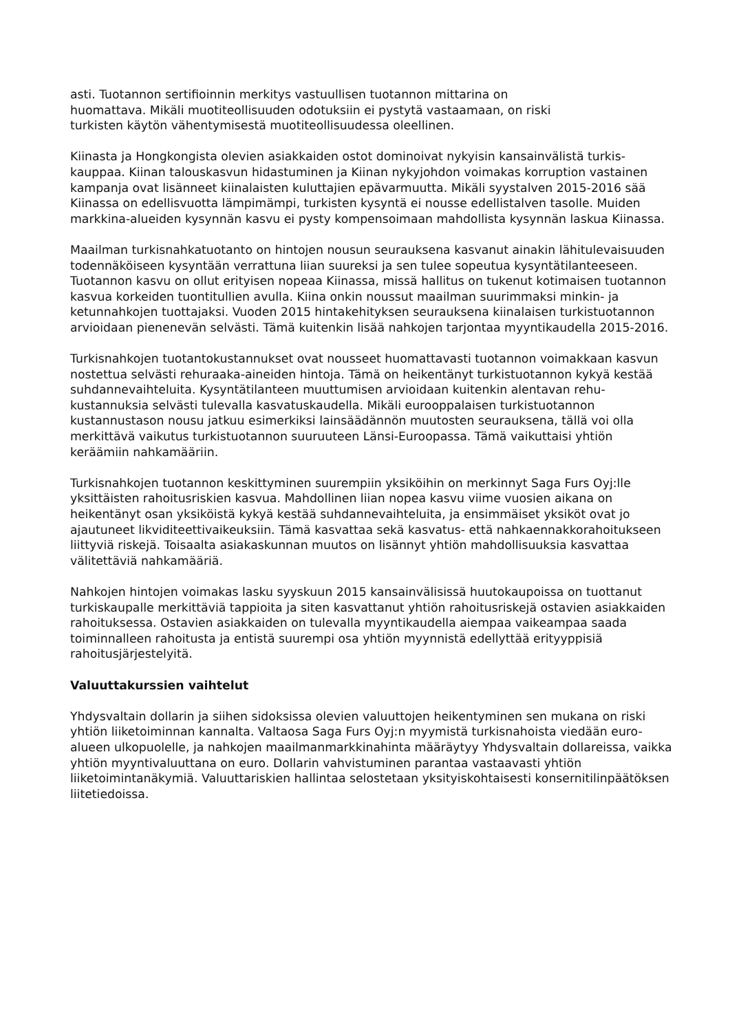asti. Tuotannon sertifioinnin merkitys vastuullisen tuotannon mittarina on
huomattava. Mikäli muotiteollisuuden odotuksiin ei pystytä vastaamaan, on riski
turkisten käytön vähentymisestä muotiteollisuudessa oleellinen.
Kiinasta ja Hongkongista olevien asiakkaiden ostot dominoivat nykyisin kansainvälistä turkis-kauppaa. Kiinan talouskasvun hidastuminen ja Kiinan nykyjohdon voimakas korruption vastainen kampanja ovat lisänneet kiinalaisten kuluttajien epävarmuutta. Mikäli syystalven 2015-2016 sää Kiinassa on edellisvuotta lämpimämpi, turkisten kysyntä ei nousse edellistalven tasolle. Muiden markkina-alueiden kysynnän kasvu ei pysty kompensoimaan mahdollista kysynnän laskua Kiinassa.
Maailman turkisnahkatuotanto on hintojen nousun seurauksena kasvanut ainakin lähitulevaisuuden todennäköiseen kysyntään verrattuna liian suureksi ja sen tulee sopeutua kysyntätilanteeseen. Tuotannon kasvu on ollut erityisen nopeaa Kiinassa, missä hallitus on tukenut kotimaisen tuotannon kasvua korkeiden tuontitullien avulla. Kiina onkin noussut maailman suurimmaksi minkin- ja ketunnahkojen tuottajaksi. Vuoden 2015 hintakehityksen seurauksena kiinalaisen turkistuotannon arvioidaan pienenevän selvästi. Tämä kuitenkin lisää nahkojen tarjontaa myyntikaudella 2015-2016.
Turkisnahkojen tuotantokustannukset ovat nousseet huomattavasti tuotannon voimakkaan kasvun nostettua selvästi rehuraaka-aineiden hintoja. Tämä on heikentänyt turkistuotannon kykyä kestää suhdannevaihteluita. Kysyntätilanteen muuttumisen arvioidaan kuitenkin alentavan rehu-kustannuksia selvästi tulevalla kasvatuskaudella. Mikäli eurooppalaisen turkistuotannon kustannustason nousu jatkuu esimerkiksi lainsäädännön muutosten seurauksena, tällä voi olla merkittävä vaikutus turkistuotannon suuruuteen Länsi-Euroopassa. Tämä vaikuttaisi yhtiön keräämiin nahkamääriin.
Turkisnahkojen tuotannon keskittyminen suurempiin yksiköihin on merkinnyt Saga Furs Oyj:lle yksittäisten rahoitusriskien kasvua. Mahdollinen liian nopea kasvu viime vuosien aikana on heikentänyt osan yksiköistä kykyä kestää suhdannevaihteluita, ja ensimmäiset yksiköt ovat jo ajautuneet likviditeettivaikeuksiin. Tämä kasvattaa sekä kasvatus- että nahkaennakkorahoitukseen liittyviä riskejä. Toisaalta asiakaskunnan muutos on lisännyt yhtiön mahdollisuuksia kasvattaa välitettäviä nahkamääriä.
Nahkojen hintojen voimakas lasku syyskuun 2015 kansainvälisissä huutokaupoissa on tuottanut turkiskaupalle merkittäviä tappioita ja siten kasvattanut yhtiön rahoitusriskejä ostavien asiakkaiden rahoituksessa. Ostavien asiakkaiden on tulevalla myyntikaudella aiempaa vaikeampaa saada toiminnalleen rahoitusta ja entistä suurempi osa yhtiön myynnistä edellyttää erityyppisiä rahoitusjärjestelyitä.
Valuuttakurssien vaihtelut
Yhdysvaltain dollarin ja siihen sidoksissa olevien valuuttojen heikentyminen sen mukana on riski yhtiön liiketoiminnan kannalta. Valtaosa Saga Furs Oyj:n myymistä turkisnahoista viedään euro-alueen ulkopuolelle, ja nahkojen maailmanmarkkinahinta määräytyy Yhdysvaltain dollareissa, vaikka yhtiön myyntivaluuttana on euro. Dollarin vahvistuminen parantaa vastaavasti yhtiön liiketoimintanäkymiä. Valuuttariskien hallintaa selostetaan yksityiskohtaisesti konsernitilinpäätöksen liitetiedoissa.